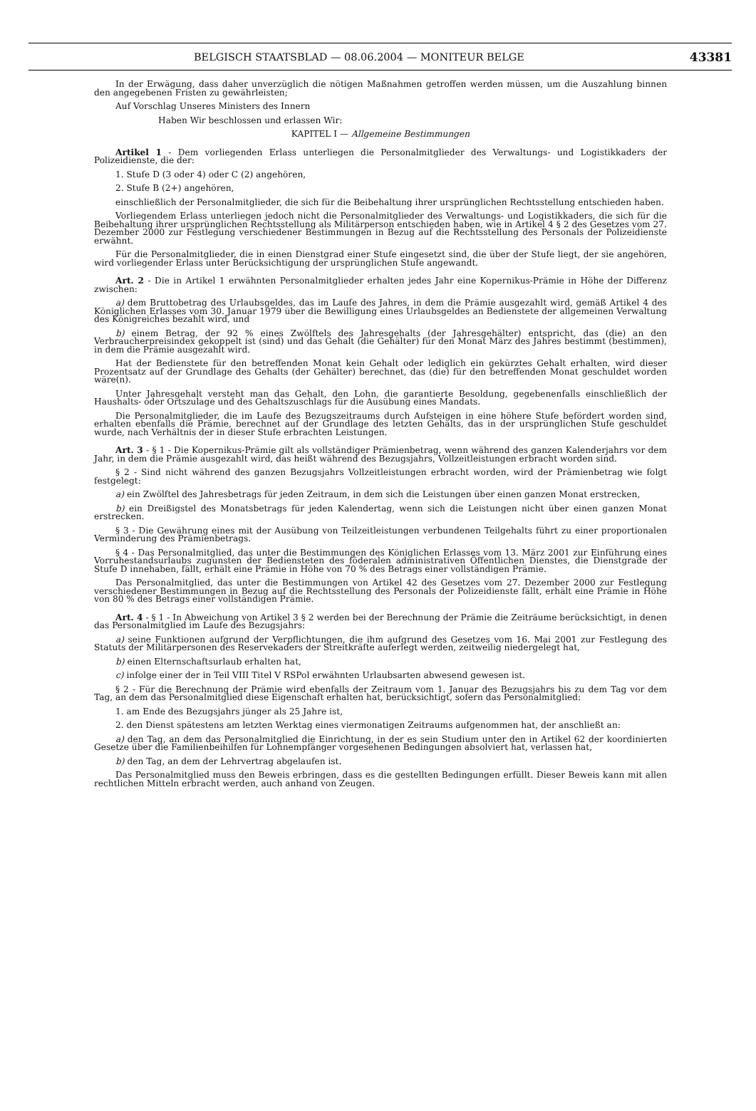BELGISCH STAATSBLAD — 08.06.2004 — MONITEUR BELGE
43381
In der Erwägung, dass daher unverzüglich die nötigen Maßnahmen getroffen werden müssen, um die Auszahlung binnen den angegebenen Fristen zu gewährleisten;
Auf Vorschlag Unseres Ministers des Innern
Haben Wir beschlossen und erlassen Wir:
KAPITEL I — Allgemeine Bestimmungen
Artikel 1 - Dem vorliegenden Erlass unterliegen die Personalmitglieder des Verwaltungs- und Logistikkaders der Polizeidienste, die der:
1. Stufe D (3 oder 4) oder C (2) angehören,
2. Stufe B (2+) angehören,
einschließlich der Personalmitglieder, die sich für die Beibehaltung ihrer ursprünglichen Rechtsstellung entschieden haben.
Vorliegendem Erlass unterliegen jedoch nicht die Personalmitglieder des Verwaltungs- und Logistikkaders, die sich für die Beibehaltung ihrer ursprünglichen Rechtsstellung als Militärperson entschieden haben, wie in Artikel 4 § 2 des Gesetzes vom 27. Dezember 2000 zur Festlegung verschiedener Bestimmungen in Bezug auf die Rechtsstellung des Personals der Polizeidienste erwähnt.
Für die Personalmitglieder, die in einen Dienstgrad einer Stufe eingesetzt sind, die über der Stufe liegt, der sie angehören, wird vorliegender Erlass unter Berücksichtigung der ursprünglichen Stufe angewandt.
Art. 2 - Die in Artikel 1 erwähnten Personalmitglieder erhalten jedes Jahr eine Kopernikus-Prämie in Höhe der Differenz zwischen:
a) dem Bruttobetrag des Urlaubsgeldes, das im Laufe des Jahres, in dem die Prämie ausgezahlt wird, gemäß Artikel 4 des Königlichen Erlasses vom 30. Januar 1979 über die Bewilligung eines Urlaubsgeldes an Bedienstete der allgemeinen Verwaltung des Königreiches bezahlt wird, und
b) einem Betrag, der 92 % eines Zwölftels des Jahresgehalts (der Jahresgehälter) entspricht, das (die) an den Verbraucherpreisindex gekoppelt ist (sind) und das Gehalt (die Gehälter) für den Monat März des Jahres bestimmt (bestimmen), in dem die Prämie ausgezahlt wird.
Hat der Bedienstete für den betreffenden Monat kein Gehalt oder lediglich ein gekürztes Gehalt erhalten, wird dieser Prozentsatz auf der Grundlage des Gehalts (der Gehälter) berechnet, das (die) für den betreffenden Monat geschuldet worden wäre(n).
Unter Jahresgehalt versteht man das Gehalt, den Lohn, die garantierte Besoldung, gegebenenfalls einschließlich der Haushalts- oder Ortszulage und des Gehaltszuschlags für die Ausübung eines Mandats.
Die Personalmitglieder, die im Laufe des Bezugszeitraums durch Aufsteigen in eine höhere Stufe befördert worden sind, erhalten ebenfalls die Prämie, berechnet auf der Grundlage des letzten Gehalts, das in der ursprünglichen Stufe geschuldet wurde, nach Verhältnis der in dieser Stufe erbrachten Leistungen.
Art. 3 - § 1 - Die Kopernikus-Prämie gilt als vollständiger Prämienbetrag, wenn während des ganzen Kalenderjahrs vor dem Jahr, in dem die Prämie ausgezahlt wird, das heißt während des Bezugsjahrs, Vollzeitleistungen erbracht worden sind.
§ 2 - Sind nicht während des ganzen Bezugsjahrs Vollzeitleistungen erbracht worden, wird der Prämienbetrag wie folgt festgelegt:
a) ein Zwölftel des Jahresbetrags für jeden Zeitraum, in dem sich die Leistungen über einen ganzen Monat erstrecken,
b) ein Dreißigstel des Monatsbetrags für jeden Kalendertag, wenn sich die Leistungen nicht über einen ganzen Monat erstrecken.
§ 3 - Die Gewährung eines mit der Ausübung von Teilzeitleistungen verbundenen Teilgehalts führt zu einer proportionalen Verminderung des Prämienbetrags.
§ 4 - Das Personalmitglied, das unter die Bestimmungen des Königlichen Erlasses vom 13. März 2001 zur Einführung eines Vorruhestandsurlaubs zugunsten der Bediensteten des föderalen administrativen Öffentlichen Dienstes, die Dienstgrade der Stufe D innehaben, fällt, erhält eine Prämie in Höhe von 70 % des Betrags einer vollständigen Prämie.
Das Personalmitglied, das unter die Bestimmungen von Artikel 42 des Gesetzes vom 27. Dezember 2000 zur Festlegung verschiedener Bestimmungen in Bezug auf die Rechtsstellung des Personals der Polizeidienste fällt, erhält eine Prämie in Höhe von 80 % des Betrags einer vollständigen Prämie.
Art. 4 - § 1 - In Abweichung von Artikel 3 § 2 werden bei der Berechnung der Prämie die Zeiträume berücksichtigt, in denen das Personalmitglied im Laufe des Bezugsjahrs:
a) seine Funktionen aufgrund der Verpflichtungen, die ihm aufgrund des Gesetzes vom 16. Mai 2001 zur Festlegung des Statuts der Militärpersonen des Reservekaders der Streitkräfte auferlegt werden, zeitweilig niedergelegt hat,
b) einen Elternschaftsurlaub erhalten hat,
c) infolge einer der in Teil VIII Titel V RSPol erwähnten Urlaubsarten abwesend gewesen ist.
§ 2 - Für die Berechnung der Prämie wird ebenfalls der Zeitraum vom 1. Januar des Bezugsjahrs bis zu dem Tag vor dem Tag, an dem das Personalmitglied diese Eigenschaft erhalten hat, berücksichtigt, sofern das Personalmitglied:
1. am Ende des Bezugsjahrs jünger als 25 Jahre ist,
2. den Dienst spätestens am letzten Werktag eines viermonatigen Zeitraums aufgenommen hat, der anschließt an:
a) den Tag, an dem das Personalmitglied die Einrichtung, in der es sein Studium unter den in Artikel 62 der koordinierten Gesetze über die Familienbeihilfen für Lohnempfänger vorgesehenen Bedingungen absolviert hat, verlassen hat,
b) den Tag, an dem der Lehrvertrag abgelaufen ist.
Das Personalmitglied muss den Beweis erbringen, dass es die gestellten Bedingungen erfüllt. Dieser Beweis kann mit allen rechtlichen Mitteln erbracht werden, auch anhand von Zeugen.